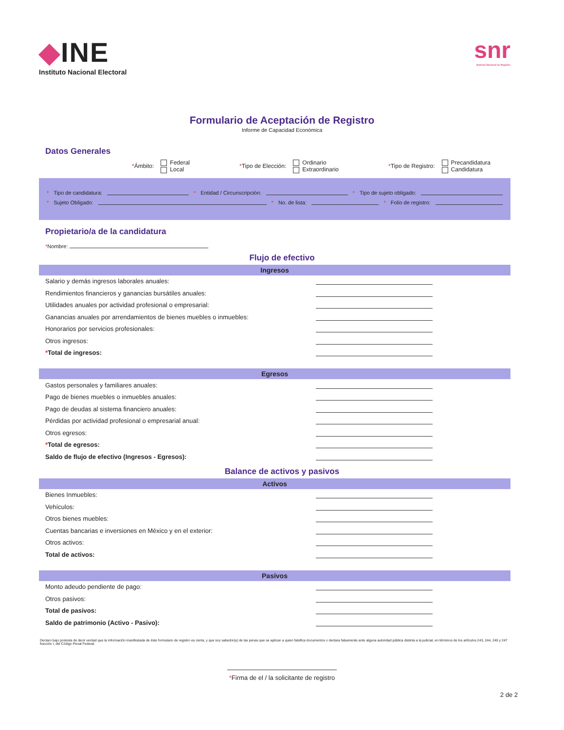◆INE
Instituto Nacional Electoral
snr
Sistema Nacional de Registro
Formulario de Aceptación de Registro
Informe de Capacidad Económica
Datos Generales
*Ámbito: Federal
Local
*Tipo de Elección: Ordinario
Extraordinario
*Tipo de Registro: Precandidatura
Candidatura
* Tipo de candidatura: * Entidad / Circunscripción: * Tipo de sujeto obligado:
* Sujeto Obligado: * No. de lista: * Folio de registro:
Propietario/a de la candidatura
*Nombre:
Flujo de efectivo
Ingresos
Salario y demás ingresos laborales anuales:
Rendimientos financieros y ganancias bursátiles anuales:
Utilidades anuales por actividad profesional o empresarial:
Ganancias anuales por arrendamientos de bienes muebles o inmuebles:
Honorarios por servicios profesionales:
Otros ingresos:
*Total de ingresos:
Egresos
Gastos personales y familiares anuales:
Pago de bienes muebles o inmuebles anuales:
Pago de deudas al sistema financiero anuales:
Pérdidas por actividad profesional o empresarial anual:
Otros egresos:
*Total de egresos:
Saldo de flujo de efectivo (Ingresos - Egresos):
Balance de activos y pasivos
Activos
Bienes Inmuebles:
Vehículos:
Otros bienes muebles:
Cuentas bancarias e inversiones en México y en el exterior:
Otros activos:
Total de activos:
Pasivos
Monto adeudo pendiente de pago:
Otros pasivos:
Total de pasivos:
Saldo de patrimonio (Activo - Pasivo):
Declaro bajo protesta de decir verdad que la información manifestada de éste formulario de registro es cierta, y que soy sabedor(a) de las penas que se aplican a quien falsifica documentos o declara falsamente ante alguna autoridad pública distinta a la judicial, en términos de los artículos 243, 244, 245 y 247 fracción I, del Código Penal Federal.
*Firma de el / la solicitante de registro
2 de 2